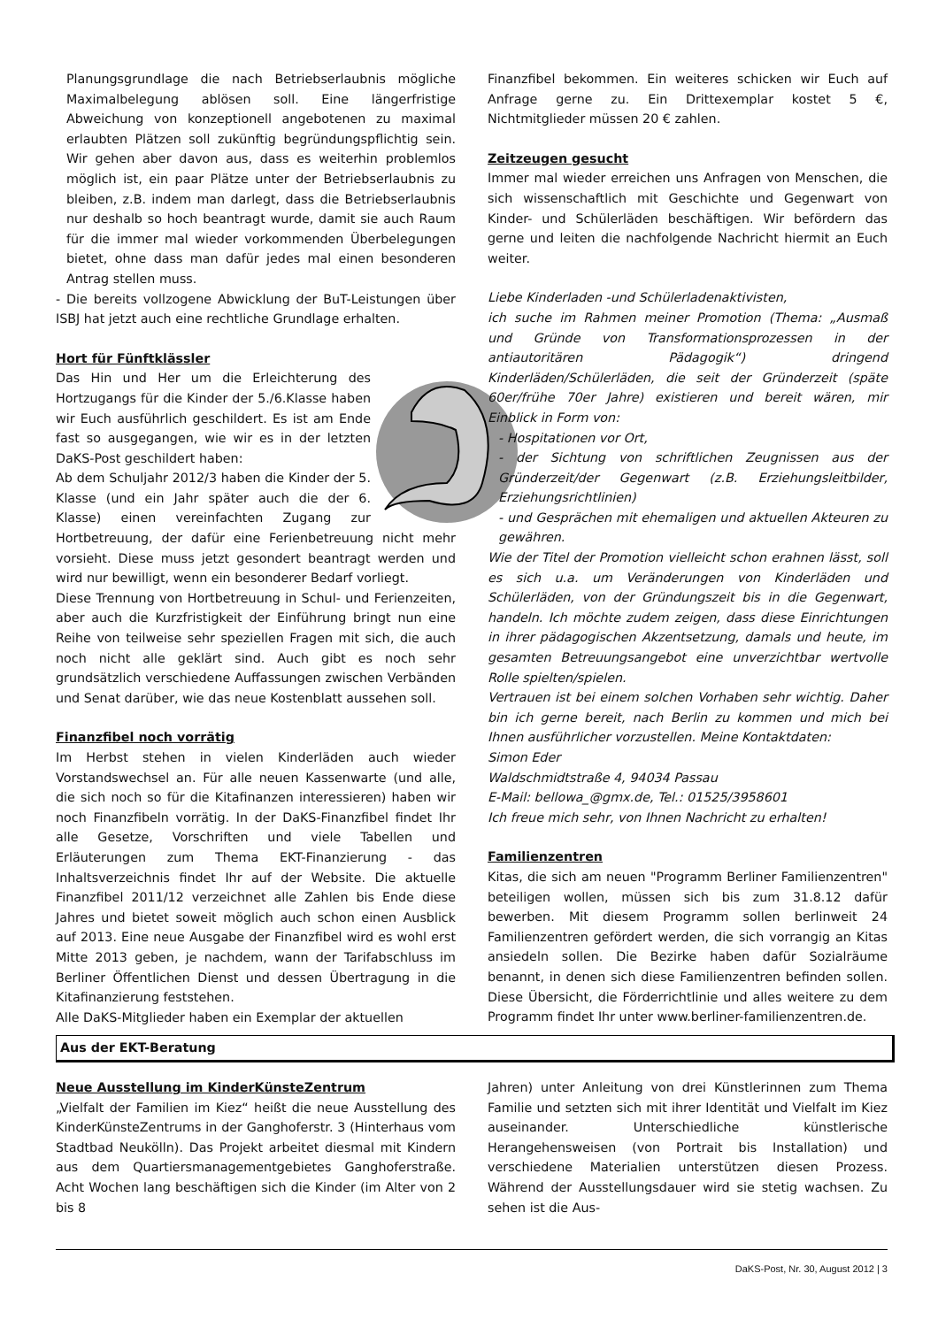Planungsgrundlage die nach Betriebserlaubnis mögliche Maximalbelegung ablösen soll. Eine längerfristige Abweichung von konzeptionell angebotenen zu maximal erlaubten Plätzen soll zukünftig begründungspflichtig sein. Wir gehen aber davon aus, dass es weiterhin problemlos möglich ist, ein paar Plätze unter der Betriebserlaubnis zu bleiben, z.B. indem man darlegt, dass die Betriebserlaubnis nur deshalb so hoch beantragt wurde, damit sie auch Raum für die immer mal wieder vorkommenden Überbelegungen bietet, ohne dass man dafür jedes mal einen besonderen Antrag stellen muss.
- Die bereits vollzogene Abwicklung der BuT-Leistungen über ISBJ hat jetzt auch eine rechtliche Grundlage erhalten.
Hort für Fünftklässler
Das Hin und Her um die Erleichterung des Hortzugangs für die Kinder der 5./6.Klasse haben wir Euch ausführlich geschildert. Es ist am Ende fast so ausgegangen, wie wir es in der letzten DaKS-Post geschildert haben:
Ab dem Schuljahr 2012/3 haben die Kinder der 5. Klasse (und ein Jahr später auch die der 6. Klasse) einen vereinfachten Zugang zur Hortbetreuung, der dafür eine Ferienbetreuung nicht mehr vorsieht. Diese muss jetzt gesondert beantragt werden und wird nur bewilligt, wenn ein besonderer Bedarf vorliegt.
Diese Trennung von Hortbetreuung in Schul- und Ferienzeiten, aber auch die Kurzfristigkeit der Einführung bringt nun eine Reihe von teilweise sehr speziellen Fragen mit sich, die auch noch nicht alle geklärt sind. Auch gibt es noch sehr grundsätzlich verschiedene Auffassungen zwischen Verbänden und Senat darüber, wie das neue Kostenblatt aussehen soll.
Finanzfibel noch vorrätig
Im Herbst stehen in vielen Kinderläden auch wieder Vorstandswechsel an. Für alle neuen Kassenwarte (und alle, die sich noch so für die Kitafinanzen interessieren) haben wir noch Finanzfibeln vorrätig. In der DaKS-Finanzfibel findet Ihr alle Gesetze, Vorschriften und viele Tabellen und Erläuterungen zum Thema EKT-Finanzierung - das Inhaltsverzeichnis findet Ihr auf der Website. Die aktuelle Finanzfibel 2011/12 verzeichnet alle Zahlen bis Ende diese Jahres und bietet soweit möglich auch schon einen Ausblick auf 2013. Eine neue Ausgabe der Finanzfibel wird es wohl erst Mitte 2013 geben, je nachdem, wann der Tarifabschluss im Berliner Öffentlichen Dienst und dessen Übertragung in die Kitafinanzierung feststehen.
Alle DaKS-Mitglieder haben ein Exemplar der aktuellen
Finanzfibel bekommen. Ein weiteres schicken wir Euch auf Anfrage gerne zu. Ein Drittexemplar kostet 5 €, Nichtmitglieder müssen 20 € zahlen.
Zeitzeugen gesucht
Immer mal wieder erreichen uns Anfragen von Menschen, die sich wissenschaftlich mit Geschichte und Gegenwart von Kinder- und Schülerläden beschäftigen. Wir befördern das gerne und leiten die nachfolgende Nachricht hiermit an Euch weiter.
Liebe Kinderladen -und Schülerladenaktivisten,
ich suche im Rahmen meiner Promotion (Thema: „Ausmaß und Gründe von Transformationsprozessen in der antiautoritären Pädagogik“) dringend Kinderläden/Schülerläden, die seit der Gründerzeit (späte 60er/frühe 70er Jahre) existieren und bereit wären, mir Einblick in Form von:
- Hospitationen vor Ort,
- der Sichtung von schriftlichen Zeugnissen aus der Gründerzeit/der Gegenwart (z.B. Erziehungsleitbilder, Erziehungsrichtlinien)
- und Gesprächen mit ehemaligen und aktuellen Akteuren zu gewähren.
Wie der Titel der Promotion vielleicht schon erahnen lässt, soll es sich u.a. um Veränderungen von Kinderläden und Schülerläden, von der Gründungszeit bis in die Gegenwart, handeln. Ich möchte zudem zeigen, dass diese Einrichtungen in ihrer pädagogischen Akzentsetzung, damals und heute, im gesamten Betreuungsangebot eine unverzichtbar wertvolle Rolle spielten/spielen.
Vertrauen ist bei einem solchen Vorhaben sehr wichtig. Daher bin ich gerne bereit, nach Berlin zu kommen und mich bei Ihnen ausführlicher vorzustellen. Meine Kontaktdaten:
Simon Eder
Waldschmidtstraße 4, 94034 Passau
E-Mail: bellowa_@gmx.de, Tel.: 01525/3958601
Ich freue mich sehr, von Ihnen Nachricht zu erhalten!
Familienzentren
Kitas, die sich am neuen "Programm Berliner Familienzentren" beteiligen wollen, müssen sich bis zum 31.8.12 dafür bewerben. Mit diesem Programm sollen berlinweit 24 Familienzentren gefördert werden, die sich vorrangig an Kitas ansiedeln sollen. Die Bezirke haben dafür Sozialräume benannt, in denen sich diese Familienzentren befinden sollen. Diese Übersicht, die Förderrichtlinie und alles weitere zu dem Programm findet Ihr unter www.berliner-familienzentren.de.
Aus der EKT-Beratung
Neue Ausstellung im KinderKünsteZentrum
„Vielfalt der Familien im Kiez“ heißt die neue Ausstellung des KinderKünsteZentrums in der Ganghoferstr. 3 (Hinterhaus vom Stadtbad Neukölln). Das Projekt arbeitet diesmal mit Kindern aus dem Quartiersmanagementgebietes Ganghoferstraße. Acht Wochen lang beschäftigen sich die Kinder (im Alter von 2 bis 8
Jahren) unter Anleitung von drei Künstlerinnen zum Thema Familie und setzten sich mit ihrer Identität und Vielfalt im Kiez auseinander. Unterschiedliche künstlerische Herangehensweisen (von Portrait bis Installation) und verschiedene Materialien unterstützen diesen Prozess. Während der Ausstellungsdauer wird sie stetig wachsen. Zu sehen ist die Aus-
DaKS-Post, Nr. 30, August 2012 | 3